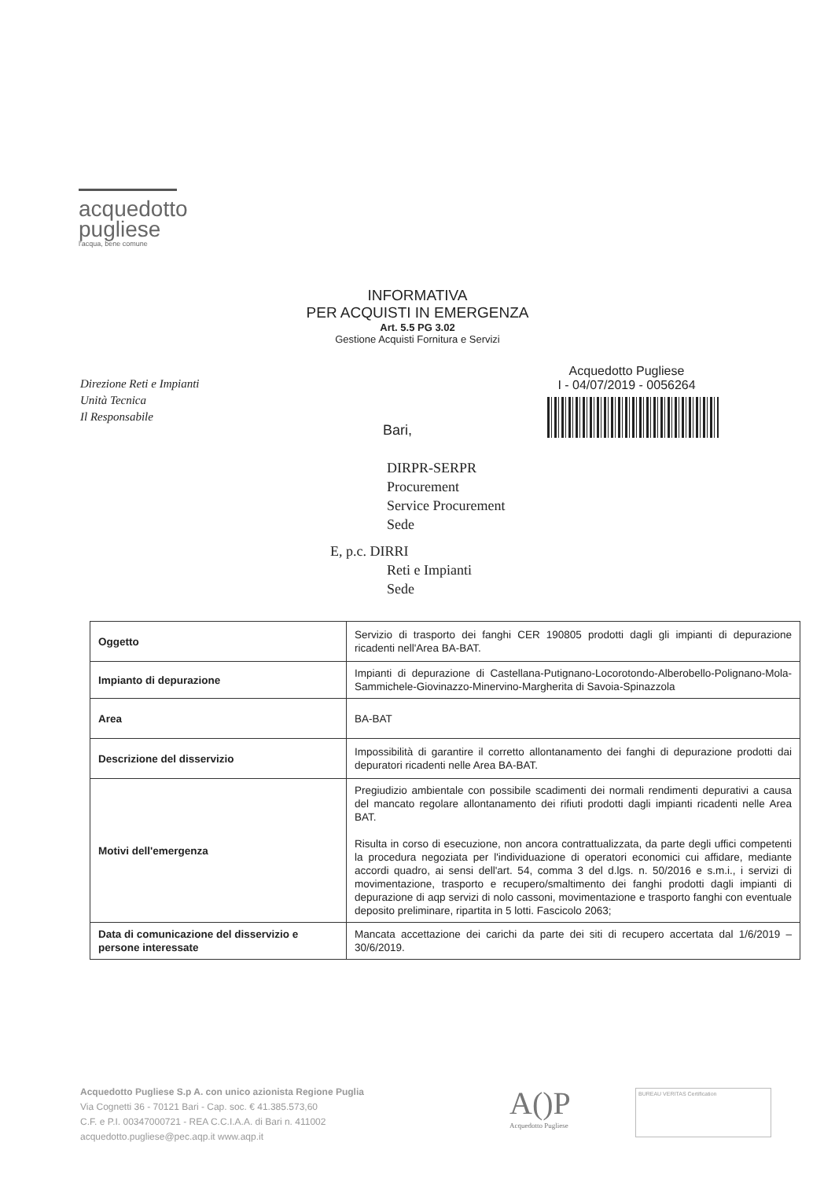acquedotto
pugliese
l'acqua, bene comune
INFORMATIVA
PER ACQUISTI IN EMERGENZA
Art. 5.5 PG 3.02
Gestione Acquisti Fornitura e Servizi
Direzione Reti e Impianti
Unità Tecnica
Il Responsabile
Acquedotto Pugliese
I - 04/07/2019 - 0056264
Bari,
DIRPR-SERPR
Procurement
Service Procurement
Sede
E, p.c. DIRRI
Reti e Impianti
Sede
| Oggetto | Servizio di trasporto dei fanghi CER 190805 prodotti dagli gli impianti di depurazione ricadenti nell'Area BA-BAT. |
| Impianto di depurazione | Impianti di depurazione di Castellana-Putignano-Locorotondo-Alberobello-Polignano-Mola-Sammichele-Giovinazzo-Minervino-Margherita di Savoia-Spinazzola |
| Area | BA-BAT |
| Descrizione del disservizio | Impossibilità di garantire il corretto allontanamento dei fanghi di depurazione prodotti dai depuratori ricadenti nelle Area BA-BAT. |
| Motivi dell'emergenza | Pregiudizio ambientale con possibile scadimenti dei normali rendimenti depurativi a causa del mancato regolare allontanamento dei rifiuti prodotti dagli impianti ricadenti nelle Area BAT. Risulta in corso di esecuzione, non ancora contrattualizzata, da parte degli uffici competenti la procedura negoziata per l'individuazione di operatori economici cui affidare, mediante accordi quadro, ai sensi dell'art. 54, comma 3 del d.lgs. n. 50/2016 e s.m.i., i servizi di movimentazione, trasporto e recupero/smaltimento dei fanghi prodotti dagli impianti di depurazione di aqp servizi di nolo cassoni, movimentazione e trasporto fanghi con eventuale deposito preliminare, ripartita in 5 lotti. Fascicolo 2063; |
| Data di comunicazione del disservizio e persone interessate | Mancata accettazione dei carichi da parte dei siti di recupero accertata dal 1/6/2019 – 30/6/2019. |
Acquedotto Pugliese S.p A. con unico azionista Regione Puglia
Via Cognetti 36 - 70121 Bari - Cap. soc. € 41.385.573,60
C.F. e P.I. 00347000721 - REA C.C.I.A.A. di Bari n. 411002
acquedotto.pugliese@pec.aqp.it www.aqp.it
A()P
Acquedotto Pugliese
BUREAU VERITAS Certification